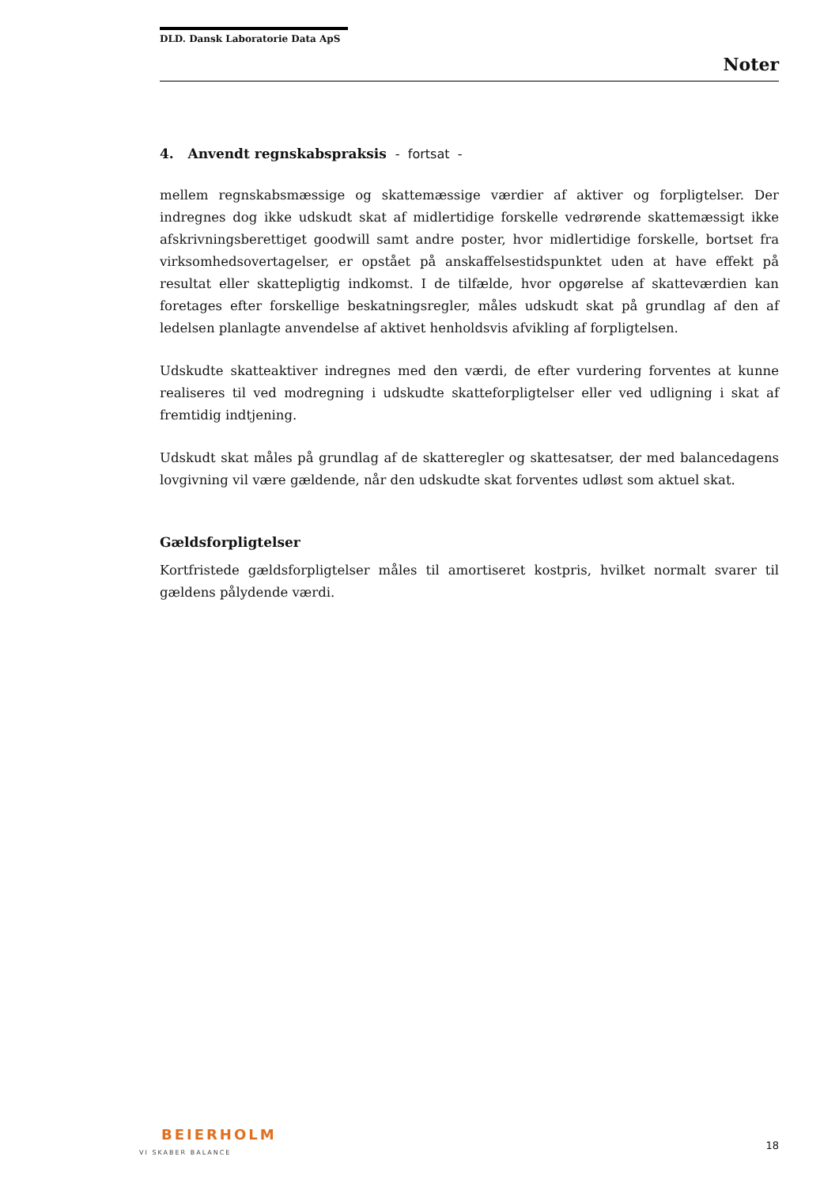DLD. Dansk Laboratorie Data ApS
Noter
4. Anvendt regnskabspraksis - fortsat -
mellem regnskabsmæssige og skattemæssige værdier af aktiver og forpligtelser. Der indregnes dog ikke udskudt skat af midlertidige forskelle vedrørende skattemæssigt ikke afskrivningsberettiget goodwill samt andre poster, hvor midlertidige forskelle, bortset fra virksomhedsovertagelser, er opstået på anskaffelsestidspunktet uden at have effekt på resultat eller skattepligtig indkomst. I de tilfælde, hvor opgørelse af skatteværdien kan foretages efter forskellige beskatningsregler, måles udskudt skat på grundlag af den af ledelsen planlagte anvendelse af aktivet henholdsvis afvikling af forpligtelsen.
Udskudte skatteaktiver indregnes med den værdi, de efter vurdering forventes at kunne realiseres til ved modregning i udskudte skatteforpligtelser eller ved udligning i skat af fremtidig indtjening.
Udskudt skat måles på grundlag af de skatteregler og skattesatser, der med balancedagens lovgivning vil være gældende, når den udskudte skat forventes udløst som aktuel skat.
Gældsforpligtelser
Kortfristede gældsforpligtelser måles til amortiseret kostpris, hvilket normalt svarer til gældens pålydende værdi.
BEIERHOLM
VI SKABER BALANCE
18